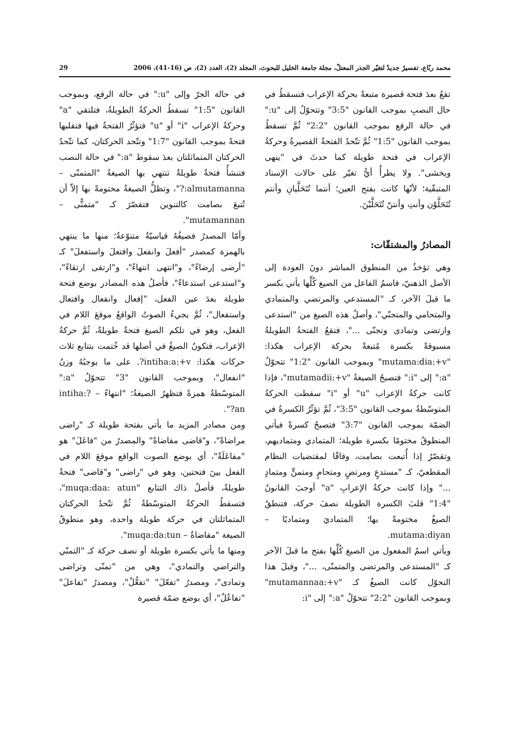محمد ربّاع، تفسيرٌ جديدٌ لتغيّر الجذر المعتلّ، مجلة جامعة الخليل للبحوث، المجلد (2)، العدد (2)، ص (16-41)، 2006 29
تقعُ بعدَ فتحة قصيرة متبعةً بحركة الإعراب فتسقطُ في حال النصبِ بموجب القانون "3:5" وتتحوّلُ إلى "u:" في حالة الرفع بموجب القانون "2:2" ثُمَّ تسقطُ بموجب القانون "1:5" ثُمَّ تتّحدُ الفتحةُ القصيرةُ وحركةُ الإعراب في فتحة طويلة كما حدثَ في "ينهى ويخشى". ولا يطرأُ أيُّ تغيّر على حالات الإسناد المتبقّية؛ لأنّها كانت بفتح العين؛ أنتما تُتَحَلَّيانِ وأنتم تُتَحَلَّوْن وأنتِ وأنتنّ تُتَحَلَّيْنَ.
المصادرُ والمشتقّات:
وهي تؤخذُ من المنطوق المباشر دونَ العودة إلى الأصل الذهنيّ، فاسمُ الفاعل من الصيغ كُلِّها يأتي بكسر ما قبلَ الآخر، كـ "المستدعي والمرتضي والمتمادي والمتحامي والمتجنّي"، وأصلُ هذه الصيغ من "استدعى وارتضى وتمادى وتجنّى ..."، فتقعُ الفتحةُ الطويلةُ مسبوقةً بكسرة مُتبعةً بحركة الإعراب هكذا: "mutama:dia:+v" وبموجب القانون "1:2" تتحوّلُ "a:" إلى "i:" فتصبحُ الصيغةُ "mutamadii:+v"، فإذا كانت حركةُ الإعراب "u" أو "i" سقطت الحركةُ المتوسّطةُ بموجب القانون "3:5"، ثُمَّ تؤثّرُ الكسرةُ في الضمّة بموجب القانون "3:7" فتصبحُ كسرةً فيأتي المنطوقُ مختومًا بكسرة طويلة؛ المتمادي ومتماديهم، وتقصّرُ إذا أُتبعت بصامت، وفاقًا لمقتضيات النظام المقطعيّ، كـ "مستدعٍ ومرتضٍ ومتحامٍ ومتمنٍّ ومتمادٍ ..." وإذا كانت حركةُ الإعرابِ "a" أوجبَ القانونُ "1:4" قلبَ الكسرة الطويلة نصفَ حركة، فتنطقُ الصيغُ مختومةً بها؛ المتماديَ ومتماديًا – mutama:diyan.
ويأتي اسمُ المفعول من الصيغ كُلِّها بفتح ما قبلَ الآخر كـ "المستدعى والمرتضى والمتمنّى، ..."، وقبلَ هذا التحوّل كانت الصيغُ كـ "mutamannaa:+v" وبموجب القانون "2:2" تتحوّلُ "a:" إلى "i:
في حالة الجرّ وإلى "u:" في حالة الرفع، وبموجب القانون "1:5" تسقطُ الحركةُ الطويلةُ، فتلتقي "a" وحركةُ الإعراب "i" أو "u" فتؤثّرُ الفتحةُ فيها فتقلبها فتحةً بموجب القانون "1:7" وتتّحد الحركتان، كما تتّحدُ الحركتان المتماثلتان بعدَ سقوط "a:" في حالة النصب فتنشأُ فتحةٌ طويلةٌ تنتهي بها الصيغةُ "المتمنّى –almutamanna:?"، وتظلُّ الصيغةُ مختومةً بها إلاّ أن تُتبعَ بصامت كالتنوين فتقصّرَ كـ "متمنًّى – mutamannan".
وأمّا المصدرُ فصيغُهُ قياسيّةٌ متنوّعةٌ؛ منها ما ينتهي بالهمزة كمصدر "أفعلَ وانفعلَ وافتعلَ واستفعلَ" كـ "أرضى إرضاءً"، و"انتهى انتهاءً"، و"ارتقى ارتقاءً"، و"استدعى استدعاءً"، فأصلُ هذه المصادر بوضع فتحة طويلة بعدَ عين الفعل، "إفعال وانفعال وافتعال واستفعال"، ثُمَّ يجيءُ الصوتُ الواقعُ موقعَ اللام في الفعل، وهو في تلكم الصيغ فتحةٌ طويلةٌ، ثُمَّ حركةُ الإعراب، فتكونُ الصيغُ في أصلها قد خُتمت بتتابع ثلاث حركات هكذا: intiha:a:+v?. على ما يوجبُهُ وزنُ "انفعال"، وبموجب القانون "3" تتحوّلُ "a:" المتوسّطةُ همزةً فتظهرُ الصيغةُ؛ "انتهاءً – intiha:?an?".
ومن مصادر المزيد ما يأتي بفتحة طويلة كـ "راضى مراضاةً"، و"قاضى مقاضاةً" والمصدرُ من "فاعَلَ" هو "مفاعَلَةٌ"، أي بوضع الصوت الواقع موقعَ اللام في الفعل بينَ فتحتين، وهو في "راضى" و"قاضى" فتحةٌ طويلةٌ، فأصلُ ذاك التتابع "muqa:daa: atun"، فتسقطُ الحركةُ المتوسّطةُ ثُمَّ تتّحدُ الحركتان المتماثلتان في حركة طويلة واحدة، وهو منطوقُ الصيغة "مقاضاةٌ – muqa:da:tun".
ومنها ما يأتي بكسرة طويلة أو نصف حركة كـ "التمنّي والتراضي والتمادي"، وهي من "تمنّى وتراضى وتمادى"، ومصدرُ "تفعّلَ" "تفعُّلٌ"، ومصدرُ "تفاعلَ" "تفاعُلٌ"، أي بوضع ضمّة قصيرة